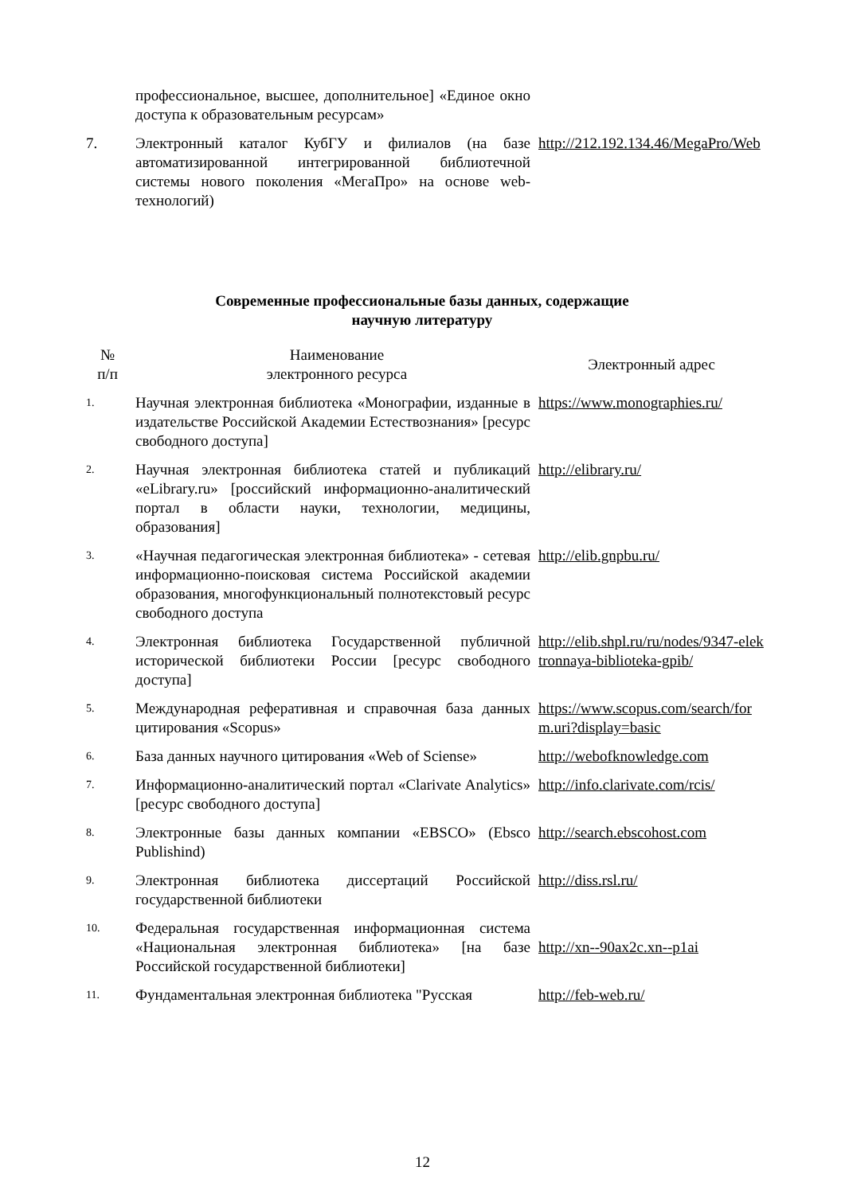| | профессиональное, высшее, дополнительное] «Единое окно доступа к образовательным ресурсам» | |
| 7. | Электронный каталог КубГУ и филиалов (на базе автоматизированной интегрированной библиотечной системы нового поколения «МегаПро» на основе web-технологий) | http://212.192.134.46/MegaPro/Web |
Современные профессиональные базы данных, содержащие
научную литературу
| № п/п | Наименование электронного ресурса | Электронный адрес |
| --- | --- | --- |
| 1. | Научная электронная библиотека «Монографии, изданные в издательстве Российской Академии Естествознания» [ресурс свободного доступа] | https://www.monographies.ru/ |
| 2. | Научная электронная библиотека статей и публикаций «eLibrary.ru» [российский информационно-аналитический портал в области науки, технологии, медицины, образования] | http://elibrary.ru/ |
| 3. | «Научная педагогическая электронная библиотека» - сетевая информационно-поисковая система Российской академии образования, многофункциональный полнотекстовый ресурс свободного доступа | http://elib.gnpbu.ru/ |
| 4. | Электронная библиотека Государственной публичной исторической библиотеки России [ресурс свободного доступа] | http://elib.shpl.ru/ru/nodes/9347-elektronnaya-biblioteka-gpib/ |
| 5. | Международная реферативная и справочная база данных цитирования «Scopus» | https://www.scopus.com/search/form.uri?display=basic |
| 6. | База данных научного цитирования «Web of Sciense» | http://webofknowledge.com |
| 7. | Информационно-аналитический портал «Clarivate Analytics» [ресурс свободного доступа] | http://info.clarivate.com/rcis/ |
| 8. | Электронные базы данных компании «EBSCO» (Ebsco Publishind) | http://search.ebscohost.com |
| 9. | Электронная библиотека диссертаций Российской государственной библиотеки | http://diss.rsl.ru/ |
| 10. | Федеральная государственная информационная система «Национальная электронная библиотека» [на базе Российской государственной библиотеки] | http://xn--90ax2c.xn--p1ai |
| 11. | Фундаментальная электронная библиотека "Русская | http://feb-web.ru/ |
12